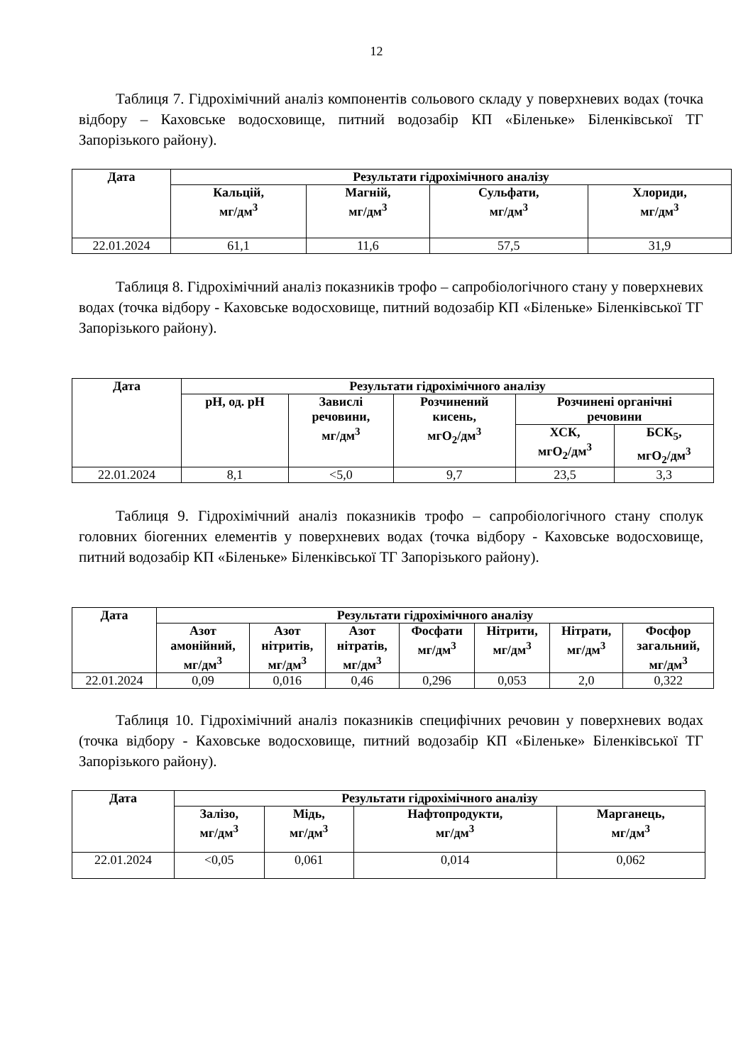12
Таблиця 7. Гідрохімічний аналіз компонентів сольового складу у поверхневих водах (точка відбору – Каховське водосховище, питний водозабір КП «Біленьке» Біленківської ТГ Запорізького району).
| Дата | Результати гідрохімічного аналізу | | | |
| --- | --- | --- | --- | --- |
| | Кальцій, мг/дм<sup>3</sup> | Магній, мг/дм<sup>3</sup> | Сульфати, мг/дм<sup>3</sup> | Хлориди, мг/дм<sup>3</sup> |
| 22.01.2024 | 61,1 | 11,6 | 57,5 | 31,9 |
Таблиця 8. Гідрохімічний аналіз показників трофо – сапробіологічного стану у поверхневих водах (точка відбору - Каховське водосховище, питний водозабір КП «Біленьке» Біленківської ТГ Запорізького району).
| Дата | Результати гідрохімічного аналізу | | | | |
| --- | --- | --- | --- | --- | --- |
| | pH, од. pH | Завислі речовини, мг/дм<sup>3</sup> | Розчинений кисень, мгO<sub>2</sub>/дм<sup>3</sup> | Розчинені органічні речовини | |
| | | | | ХСК, мгO<sub>2</sub>/дм<sup>3</sup> | БСК<sub>5</sub>, мгO<sub>2</sub>/дм<sup>3</sup> |
| 22.01.2024 | 8,1 | <5,0 | 9,7 | 23,5 | 3,3 |
Таблиця 9. Гідрохімічний аналіз показників трофо – сапробіологічного стану сполук головних біогенних елементів у поверхневих водах (точка відбору - Каховське водосховище, питний водозабір КП «Біленьке» Біленківської ТГ Запорізького району).
| Дата | Результати гідрохімічного аналізу | | | | | | |
| --- | --- | --- | --- | --- | --- | --- | --- |
| | Азот амонійний, мг/дм<sup>3</sup> | Азот нітритів, мг/дм<sup>3</sup> | Азот нітратів, мг/дм<sup>3</sup> | Фосфати мг/дм<sup>3</sup> | Нітрити, мг/дм<sup>3</sup> | Нітрати, мг/дм<sup>3</sup> | Фосфор загальний, мг/дм<sup>3</sup> |
| 22.01.2024 | 0,09 | 0,016 | 0,46 | 0,296 | 0,053 | 2,0 | 0,322 |
Таблиця 10. Гідрохімічний аналіз показників специфічних речовин у поверхневих водах (точка відбору - Каховське водосховище, питний водозабір КП «Біленьке» Біленківської ТГ Запорізького району).
| Дата | Результати гідрохімічного аналізу | | | |
| --- | --- | --- | --- | --- |
| | Залізо, мг/дм<sup>3</sup> | Мідь, мг/дм<sup>3</sup> | Нафтопродукти, мг/дм<sup>3</sup> | Марганець, мг/дм<sup>3</sup> |
| 22.01.2024 | <0,05 | 0,061 | 0,014 | 0,062 |